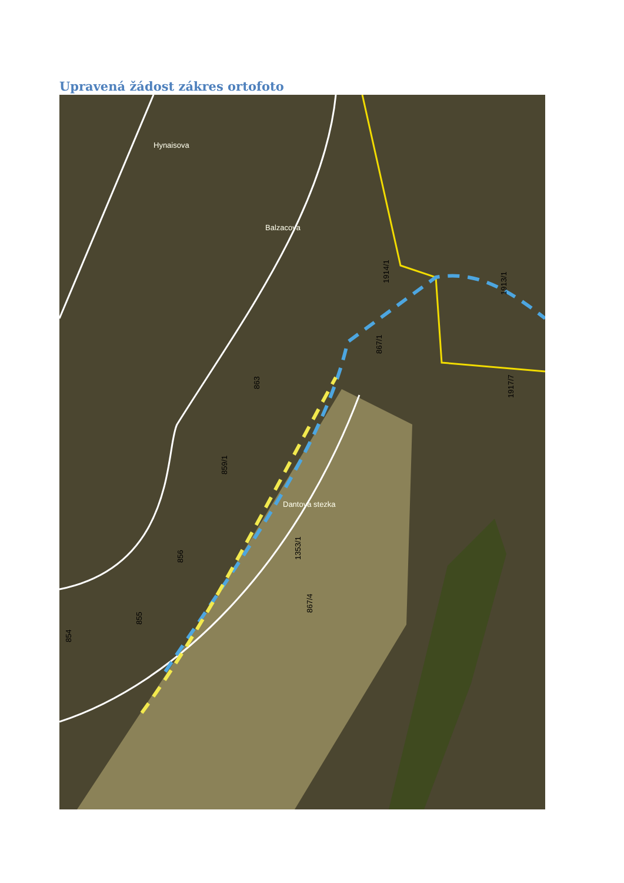Upravená žádost zákres ortofoto
1914/1
867/4
1353/1
859/1
863
856
855
854
1917/7
1913/1
867/1
Hynaisova
Balzacova
Dantova stezka